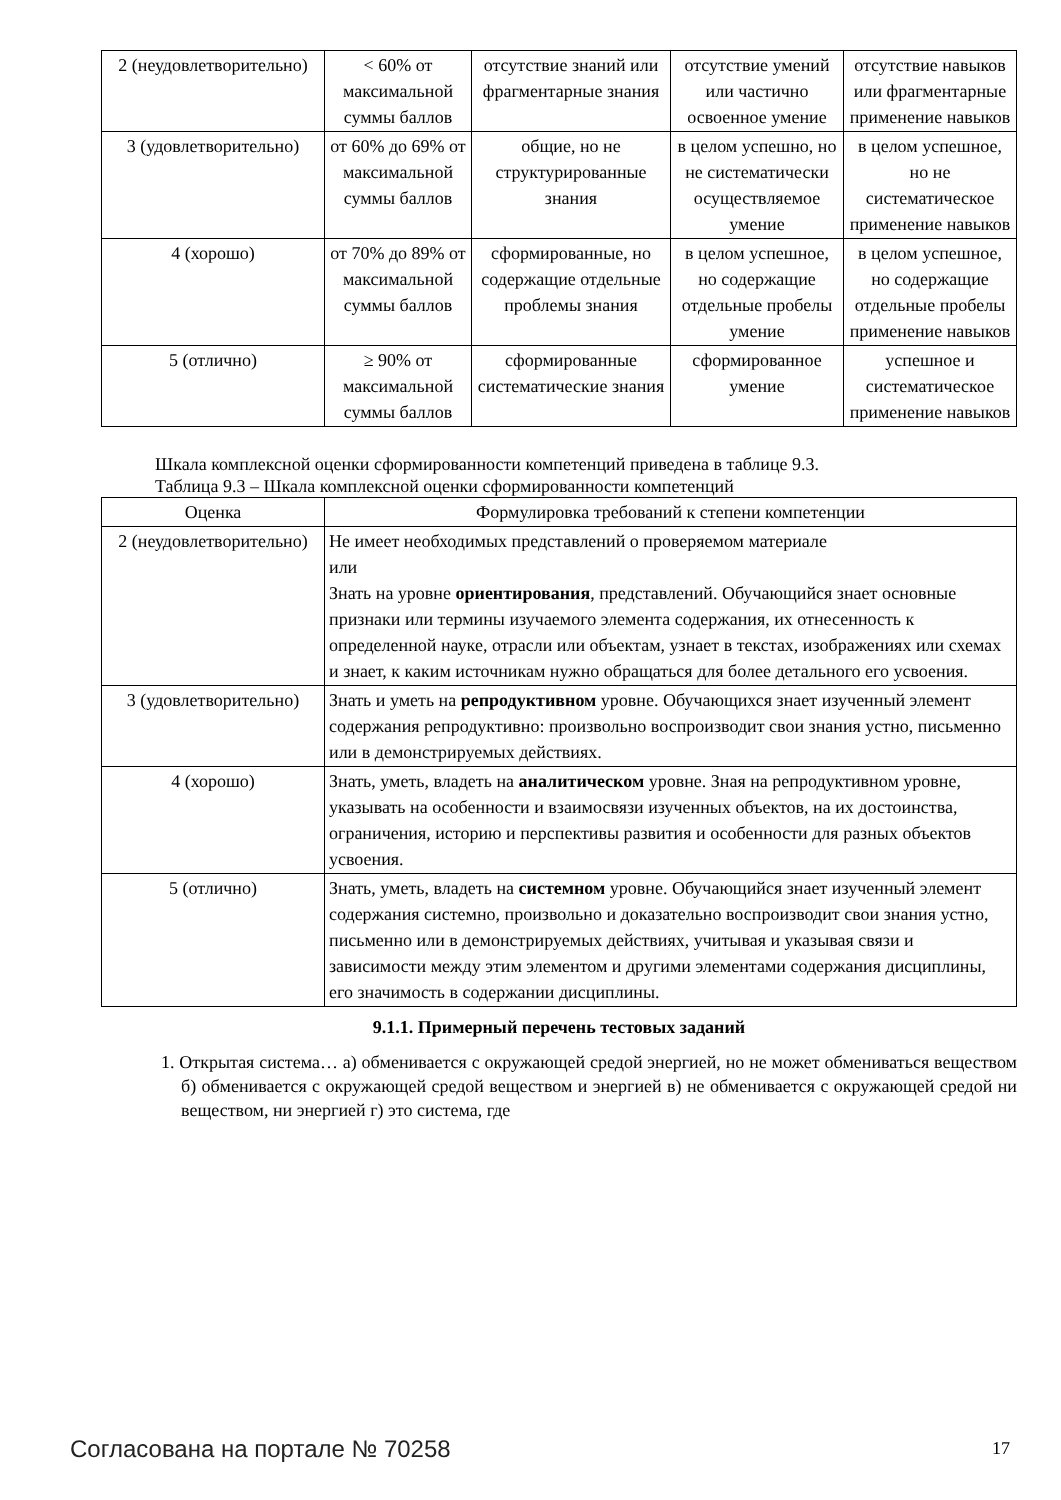| 2 (неудовлетворительно) | < 60% от максимальной суммы баллов | отсутствие знаний или фрагментарные знания | отсутствие умений или частично освоенное умение | отсутствие навыков или фрагментарные применение навыков |
| 3 (удовлетворительно) | от 60% до 69% от максимальной суммы баллов | общие, но не структурированные знания | в целом успешно, но не систематически осуществляемое умение | в целом успешное, но не систематическое применение навыков |
| 4 (хорошо) | от 70% до 89% от максимальной суммы баллов | сформированные, но содержащие отдельные проблемы знания | в целом успешное, но содержащие отдельные пробелы умение | в целом успешное, но содержащие отдельные пробелы применение навыков |
| 5 (отлично) | ≥ 90% от максимальной суммы баллов | сформированные систематические знания | сформированное умение | успешное и систематическое применение навыков |
Шкала комплексной оценки сформированности компетенций приведена в таблице 9.3.
Таблица 9.3 – Шкала комплексной оценки сформированности компетенций
| Оценка | Формулировка требований к степени компетенции |
| --- | --- |
| 2 (неудовлетворительно) | Не имеет необходимых представлений о проверяемом материале или Знать на уровне ориентирования , представлений. Обучающийся знает основные признаки или термины изучаемого элемента содержания, их отнесенность к определенной науке, отрасли или объектам, узнает в текстах, изображениях или схемах и знает, к каким источникам нужно обращаться для более детального его усвоения. |
| 3 (удовлетворительно) | Знать и уметь на репродуктивном уровне. Обучающихся знает изученный элемент содержания репродуктивно: произвольно воспроизводит свои знания устно, письменно или в демонстрируемых действиях. |
| 4 (хорошо) | Знать, уметь, владеть на аналитическом уровне. Зная на репродуктивном уровне, указывать на особенности и взаимосвязи изученных объектов, на их достоинства, ограничения, историю и перспективы развития и особенности для разных объектов усвоения. |
| 5 (отлично) | Знать, уметь, владеть на системном уровне. Обучающийся знает изученный элемент содержания системно, произвольно и доказательно воспроизводит свои знания устно, письменно или в демонстрируемых действиях, учитывая и указывая связи и зависимости между этим элементом и другими элементами содержания дисциплины, его значимость в содержании дисциплины. |
9.1.1. Примерный перечень тестовых заданий
1. Открытая система… а) обменивается с окружающей средой энергией, но не может обмениваться веществом б) обменивается с окружающей средой веществом и энергией в) не обменивается с окружающей средой ни веществом, ни энергией г) это система, где
Согласована на портале № 70258 17